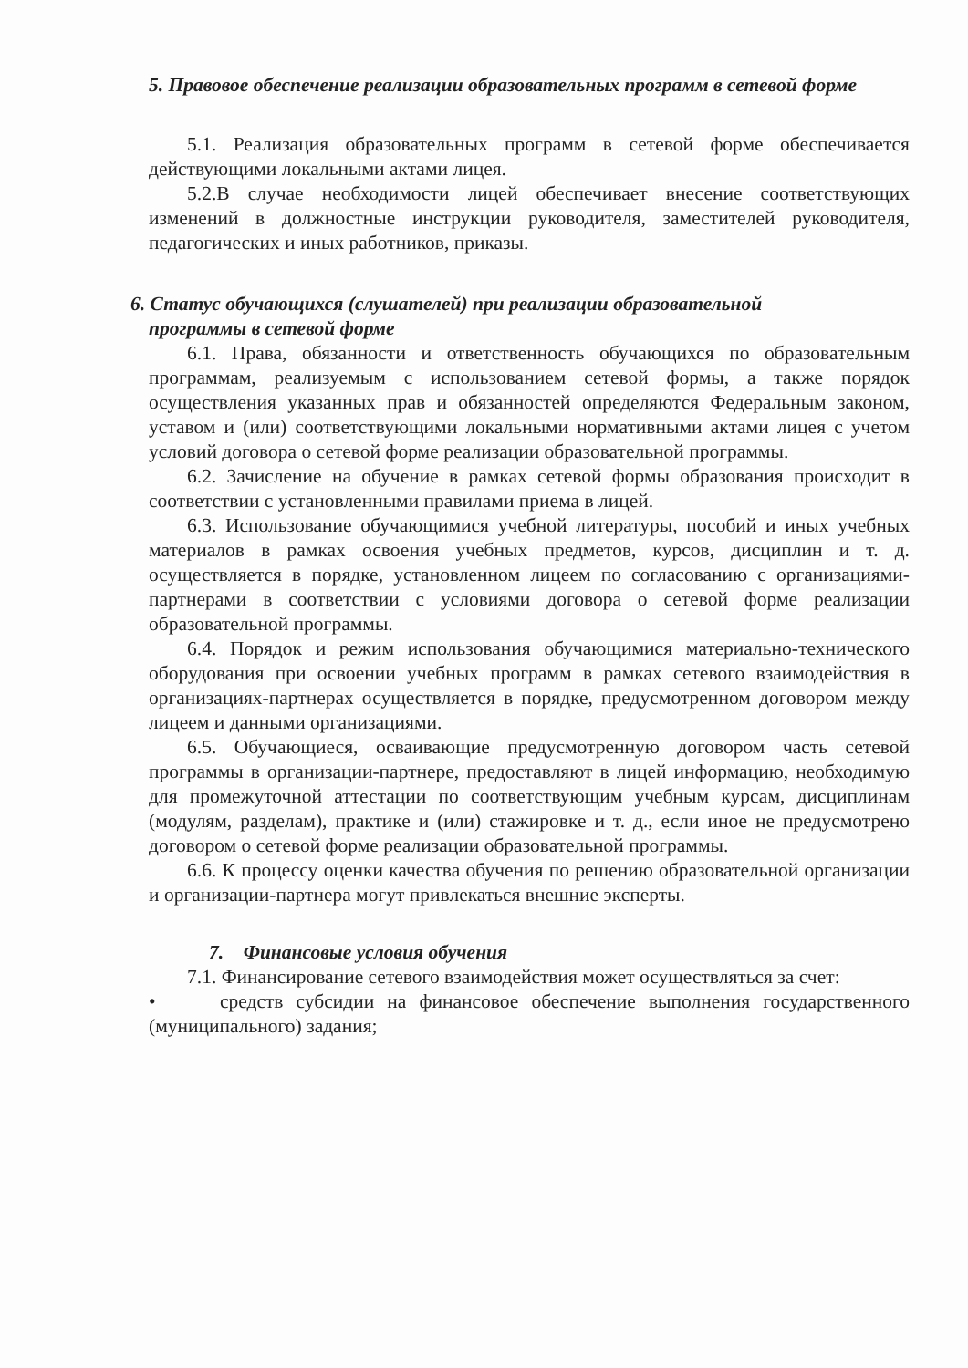5. Правовое обеспечение реализации образовательных программ в сетевой форме
5.1. Реализация образовательных программ в сетевой форме обеспечивается действующими локальными актами лицея.
5.2.В случае необходимости лицей обеспечивает внесение соответствующих изменений в должностные инструкции руководителя, заместителей руководителя, педагогических и иных работников, приказы.
6. Статус обучающихся (слушателей) при реализации образовательной
программы в сетевой форме
6.1. Права, обязанности и ответственность обучающихся по образовательным программам, реализуемым с использованием сетевой формы, а также порядок осуществления указанных прав и обязанностей определяются Федеральным законом, уставом и (или) соответствующими локальными нормативными актами лицея с учетом условий договора о сетевой форме реализации образовательной программы.
6.2. Зачисление на обучение в рамках сетевой формы образования происходит в соответствии с установленными правилами приема в лицей.
6.3. Использование обучающимися учебной литературы, пособий и иных учебных материалов в рамках освоения учебных предметов, курсов, дисциплин и т. д. осуществляется в порядке, установленном лицеем по согласованию с организациями-партнерами в соответствии с условиями договора о сетевой форме реализации образовательной программы.
6.4. Порядок и режим использования обучающимися материально-технического оборудования при освоении учебных программ в рамках сетевого взаимодействия в организациях-партнерах осуществляется в порядке, предусмотренном договором между лицеем и данными организациями.
6.5. Обучающиеся, осваивающие предусмотренную договором часть сетевой программы в организации-партнере, предоставляют в лицей информацию, необходимую для промежуточной аттестации по соответствующим учебным курсам, дисциплинам (модулям, разделам), практике и (или) стажировке и т. д., если иное не предусмотрено договором о сетевой форме реализации образовательной программы.
6.6. К процессу оценки качества обучения по решению образовательной организации и организации-партнера могут привлекаться внешние эксперты.
7. Финансовые условия обучения
7.1. Финансирование сетевого взаимодействия может осуществляться за счет:
• средств субсидии на финансовое обеспечение выполнения государственного (муниципального) задания;